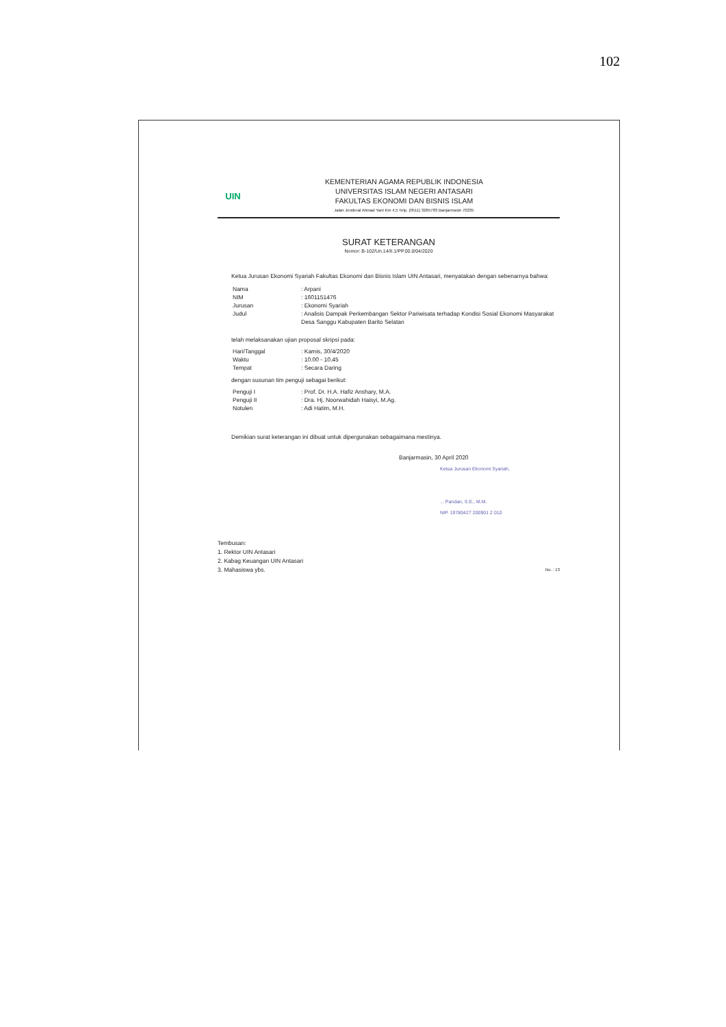102
UIN
KEMENTERIAN AGAMA REPUBLIK INDONESIA
UNIVERSITAS ISLAM NEGERI ANTASARI
FAKULTAS EKONOMI DAN BISNIS ISLAM
Jalan Jenderal Ahmad Yani Km 4,5 Telp. (0511) 3265783 Banjarmasin 70235
SURAT KETERANGAN
Nomor: B-102/Un.14/II.1/PP.00.0/04/2020
Ketua Jurusan Ekonomi Syariah Fakultas Ekonomi dan Bisnis Islam UIN Antasari, menyatakan dengan sebenarnya bahwa:
| Nama | : Arpani |
| NIM | : 1601151476 |
| Jurusan | : Ekonomi Syariah |
| Judul | : Analisis Dampak Perkembangan Sektor Pariwisata terhadap Kondisi Sosial Ekonomi Masyarakat Desa Sanggu Kabupaten Barito Selatan |
telah melaksanakan ujian proposal skripsi pada:
| Hari/Tanggal | : Kamis, 30/4/2020 |
| Waktu | : 10.00 - 10.45 |
| Tempat | : Secara Daring |
dengan susunan tim penguji sebagai berikut:
| Penguji I | : Prof. Dr. H.A. Hafiz Anshary, M.A. |
| Penguji II | : Dra. Hj. Noorwahidah Haisyi, M.Ag. |
| Notulen | : Adi Hatim, M.H. |
Demikian surat keterangan ini dibuat untuk dipergunakan sebagaimana mestinya.
Banjarmasin, 30 April 2020
Ketua Jurusan Ekonomi Syariah,
... Pandan, S.E., M.M.
NIP. 19780427 200901 2 010
Tembusan:
1. Rektor UIN Antasari
2. Kabag Keuangan UIN Antasari
3. Mahasiswa ybs. No. : 13